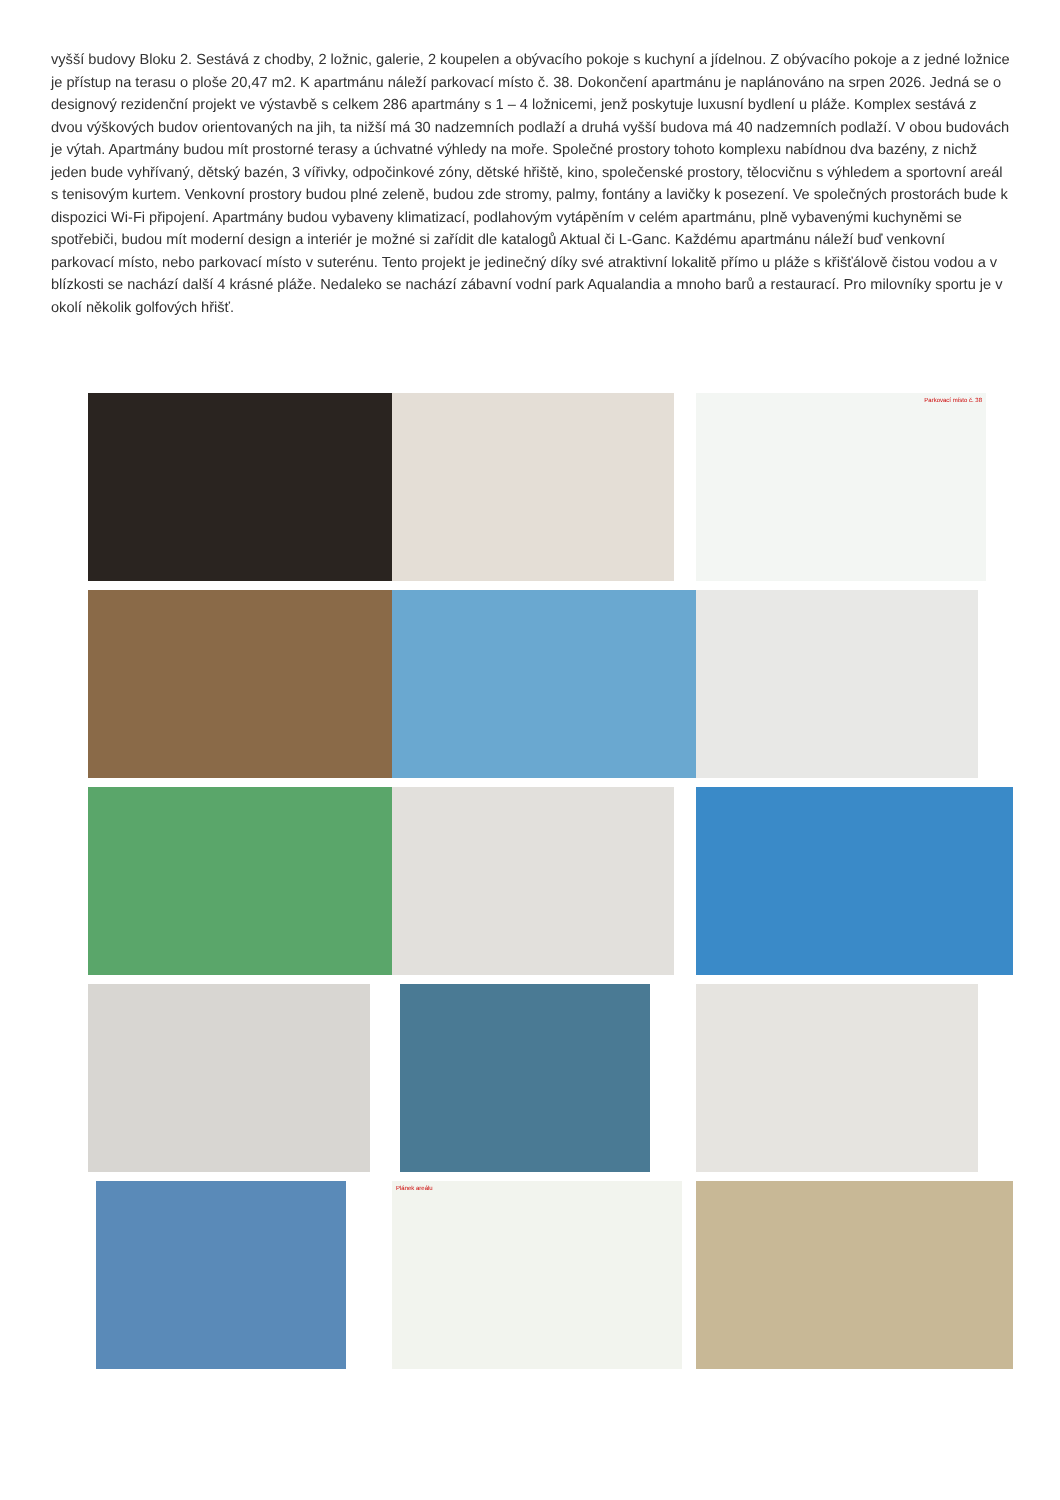vyšší budovy Bloku 2. Sestává z chodby, 2 ložnic, galerie, 2 koupelen a obývacího pokoje s kuchyní a jídelnou. Z obývacího pokoje a z jedné ložnice je přístup na terasu o ploše 20,47 m2. K apartmánu náleží parkovací místo č. 38. Dokončení apartmánu je naplánováno na srpen 2026. Jedná se o designový rezidenční projekt ve výstavbě s celkem 286 apartmány s 1 – 4 ložnicemi, jenž poskytuje luxusní bydlení u pláže. Komplex sestává z dvou výškových budov orientovaných na jih, ta nižší má 30 nadzemních podlaží a druhá vyšší budova má 40 nadzemních podlaží. V obou budovách je výtah. Apartmány budou mít prostorné terasy a úchvatné výhledy na moře. Společné prostory tohoto komplexu nabídnou dva bazény, z nichž jeden bude vyhřívaný, dětský bazén, 3 vířivky, odpočinkové zóny, dětské hřiště, kino, společenské prostory, tělocvičnu s výhledem a sportovní areál s tenisovým kurtem. Venkovní prostory budou plné zeleně, budou zde stromy, palmy, fontány a lavičky k posezení. Ve společných prostorách bude k dispozici Wi-Fi připojení. Apartmány budou vybaveny klimatizací, podlahovým vytápěním v celém apartmánu, plně vybavenými kuchyněmi se spotřebiči, budou mít moderní design a interiér je možné si zařídit dle katalogů Aktual či L-Ganc. Každému apartmánu náleží buď venkovní parkovací místo, nebo parkovací místo v suterénu. Tento projekt je jedinečný díky své atraktivní lokalitě přímo u pláže s křišťálově čistou vodou a v blízkosti se nachází další 4 krásné pláže. Nedaleko se nachází zábavní vodní park Aqualandia a mnoho barů a restaurací. Pro milovníky sportu je v okolí několik golfových hřišť.
Parkovací místo č. 38
Plánek areálu